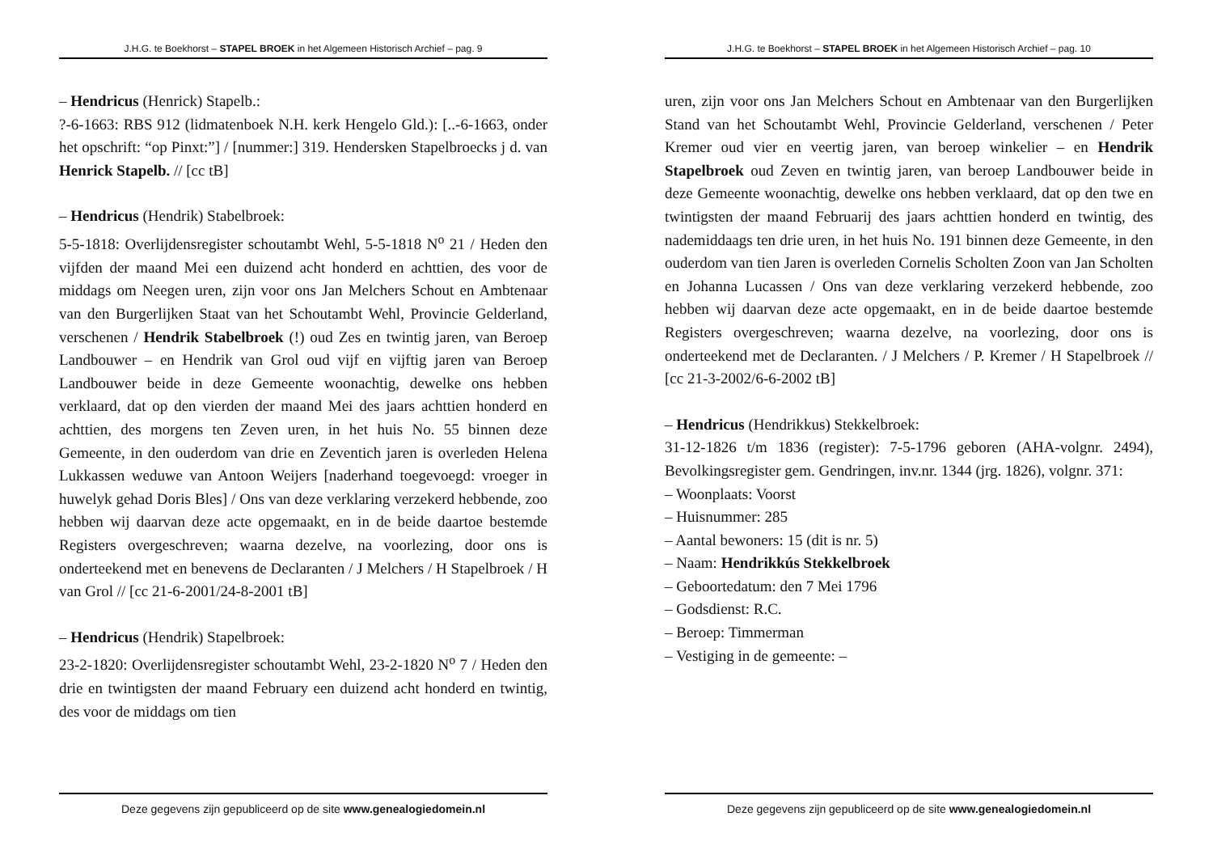J.H.G. te Boekhorst – STAPEL BROEK in het Algemeen Historisch Archief – pag. 9
– Hendricus (Henrick) Stapelb.:
?-6-1663: RBS 912 (lidmatenboek N.H. kerk Hengelo Gld.): [..-6-1663, onder het opschrift: “op Pinxt:”] / [nummer:] 319. Hendersken Stapelbroecks j d. van Henrick Stapelb. // [cc tB]
– Hendricus (Hendrik) Stabelbroek:
5-5-1818: Overlijdensregister schoutambt Wehl, 5-5-1818 N<sup>o</sup> 21 / Heden den vijfden der maand Mei een duizend acht honderd en achttien, des voor de middags om Neegen uren, zijn voor ons Jan Melchers Schout en Ambtenaar van den Burgerlijken Staat van het Schoutambt Wehl, Provincie Gelderland, verschenen / Hendrik Stabelbroek (!) oud Zes en twintig jaren, van Beroep Landbouwer – en Hendrik van Grol oud vijf en vijftig jaren van Beroep Landbouwer beide in deze Gemeente woonachtig, dewelke ons hebben verklaard, dat op den vierden der maand Mei des jaars achttien honderd en achttien, des morgens ten Zeven uren, in het huis No. 55 binnen deze Gemeente, in den ouderdom van drie en Zeventich jaren is overleden Helena Lukkassen weduwe van Antoon Weijers [naderhand toegevoegd: vroeger in huwelyk gehad Doris Bles] / Ons van deze verklaring verzekerd hebbende, zoo hebben wij daarvan deze acte opgemaakt, en in de beide daartoe bestemde Registers overgeschreven; waarna dezelve, na voorlezing, door ons is onderteekend met en benevens de Declaranten / J Melchers / H Stapelbroek / H van Grol // [cc 21-6-2001/24-8-2001 tB]
– Hendricus (Hendrik) Stapelbroek:
23-2-1820: Overlijdensregister schoutambt Wehl, 23-2-1820 N<sup>o</sup> 7 / Heden den drie en twintigsten der maand February een duizend acht honderd en twintig, des voor de middags om tien
Deze gegevens zijn gepubliceerd op de site www.genealogiedomein.nl
J.H.G. te Boekhorst – STAPEL BROEK in het Algemeen Historisch Archief – pag. 10
uren, zijn voor ons Jan Melchers Schout en Ambtenaar van den Burgerlijken Stand van het Schoutambt Wehl, Provincie Gelderland, verschenen / Peter Kremer oud vier en veertig jaren, van beroep winkelier – en Hendrik Stapelbroek oud Zeven en twintig jaren, van beroep Landbouwer beide in deze Gemeente woonachtig, dewelke ons hebben verklaard, dat op den twe en twintigsten der maand Februarij des jaars achttien honderd en twintig, des nademiddaags ten drie uren, in het huis No. 191 binnen deze Gemeente, in den ouderdom van tien Jaren is overleden Cornelis Scholten Zoon van Jan Scholten en Johanna Lucassen / Ons van deze verklaring verzekerd hebbende, zoo hebben wij daarvan deze acte opgemaakt, en in de beide daartoe bestemde Registers overgeschreven; waarna dezelve, na voorlezing, door ons is onderteekend met de Declaranten. / J Melchers / P. Kremer / H Stapelbroek // [cc 21-3-2002/6-6-2002 tB]
– Hendricus (Hendrikkus) Stekkelbroek:
31-12-1826 t/m 1836 (register): 7-5-1796 geboren (AHA-volgnr. 2494), Bevolkingsregister gem. Gendringen, inv.nr. 1344 (jrg. 1826), volgnr. 371:
– Woonplaats: Voorst
– Huisnummer: 285
– Aantal bewoners: 15 (dit is nr. 5)
– Naam: Hendrikkús Stekkelbroek
– Geboortedatum: den 7 Mei 1796
– Godsdienst: R.C.
– Beroep: Timmerman
– Vestiging in de gemeente: –
Deze gegevens zijn gepubliceerd op de site www.genealogiedomein.nl